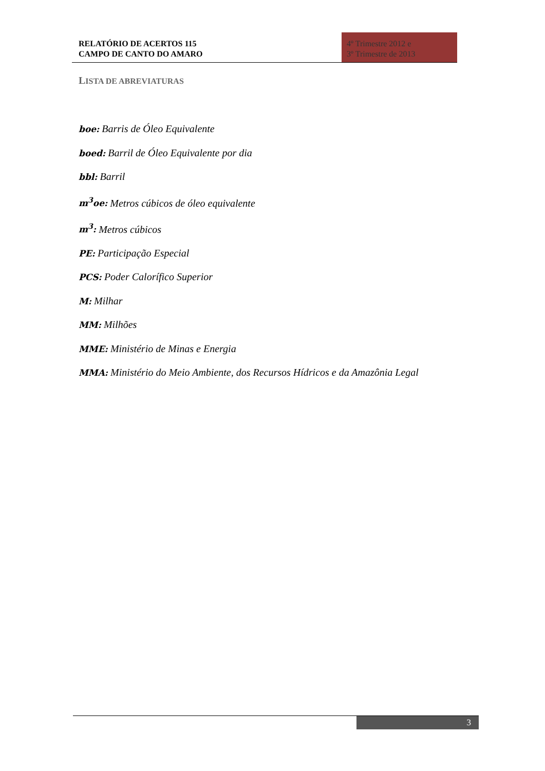RELATÓRIO DE ACERTOS 115
CAMPO DE CANTO DO AMARO
4º Trimestre 2012 e
3º Trimestre de 2013
LISTA DE ABREVIATURAS
boe: Barris de Óleo Equivalente
boed: Barril de Óleo Equivalente por dia
bbl: Barril
m<sup>3</sup>oe: Metros cúbicos de óleo equivalente
m<sup>3</sup>: Metros cúbicos
PE: Participação Especial
PCS: Poder Calorífico Superior
M: Milhar
MM: Milhões
MME: Ministério de Minas e Energia
MMA: Ministério do Meio Ambiente, dos Recursos Hídricos e da Amazônia Legal
3